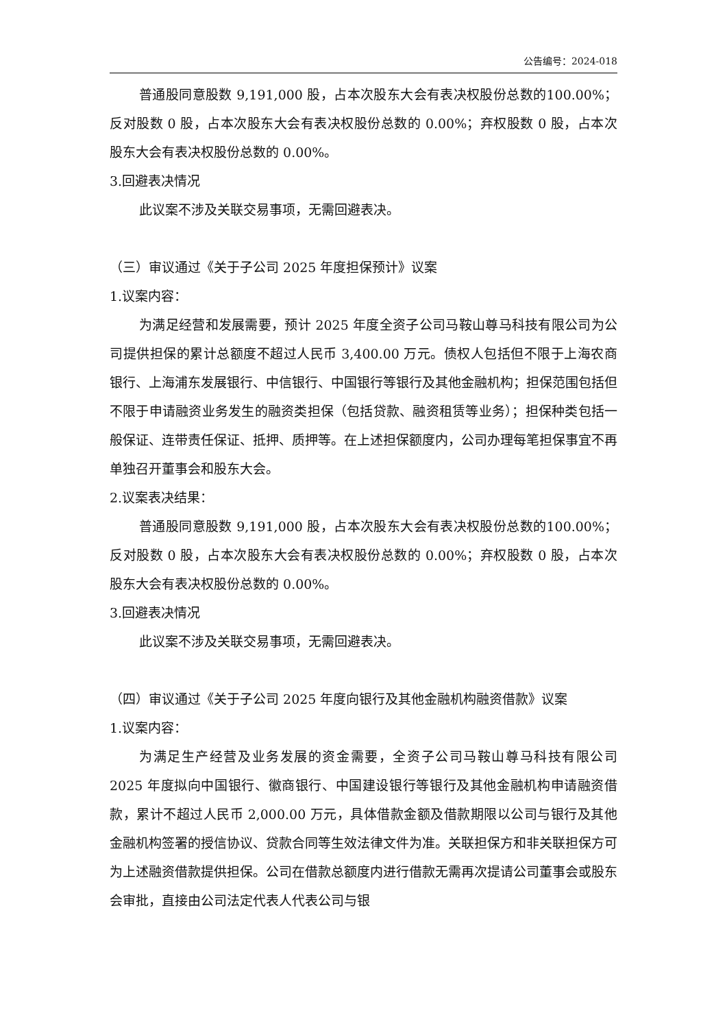公告编号：2024-018
普通股同意股数 9,191,000 股，占本次股东大会有表决权股份总数的100.00%；反对股数 0 股，占本次股东大会有表决权股份总数的 0.00%；弃权股数 0 股，占本次股东大会有表决权股份总数的 0.00%。
3.回避表决情况
此议案不涉及关联交易事项，无需回避表决。
（三）审议通过《关于子公司 2025 年度担保预计》议案
1.议案内容：
为满足经营和发展需要，预计 2025 年度全资子公司马鞍山尊马科技有限公司为公司提供担保的累计总额度不超过人民币 3,400.00 万元。债权人包括但不限于上海农商银行、上海浦东发展银行、中信银行、中国银行等银行及其他金融机构；担保范围包括但不限于申请融资业务发生的融资类担保（包括贷款、融资租赁等业务）；担保种类包括一般保证、连带责任保证、抵押、质押等。在上述担保额度内，公司办理每笔担保事宜不再单独召开董事会和股东大会。
2.议案表决结果：
普通股同意股数 9,191,000 股，占本次股东大会有表决权股份总数的100.00%；反对股数 0 股，占本次股东大会有表决权股份总数的 0.00%；弃权股数 0 股，占本次股东大会有表决权股份总数的 0.00%。
3.回避表决情况
此议案不涉及关联交易事项，无需回避表决。
（四）审议通过《关于子公司 2025 年度向银行及其他金融机构融资借款》议案
1.议案内容：
为满足生产经营及业务发展的资金需要，全资子公司马鞍山尊马科技有限公司 2025 年度拟向中国银行、徽商银行、中国建设银行等银行及其他金融机构申请融资借款，累计不超过人民币 2,000.00 万元，具体借款金额及借款期限以公司与银行及其他金融机构签署的授信协议、贷款合同等生效法律文件为准。关联担保方和非关联担保方可为上述融资借款提供担保。公司在借款总额度内进行借款无需再次提请公司董事会或股东会审批，直接由公司法定代表人代表公司与银